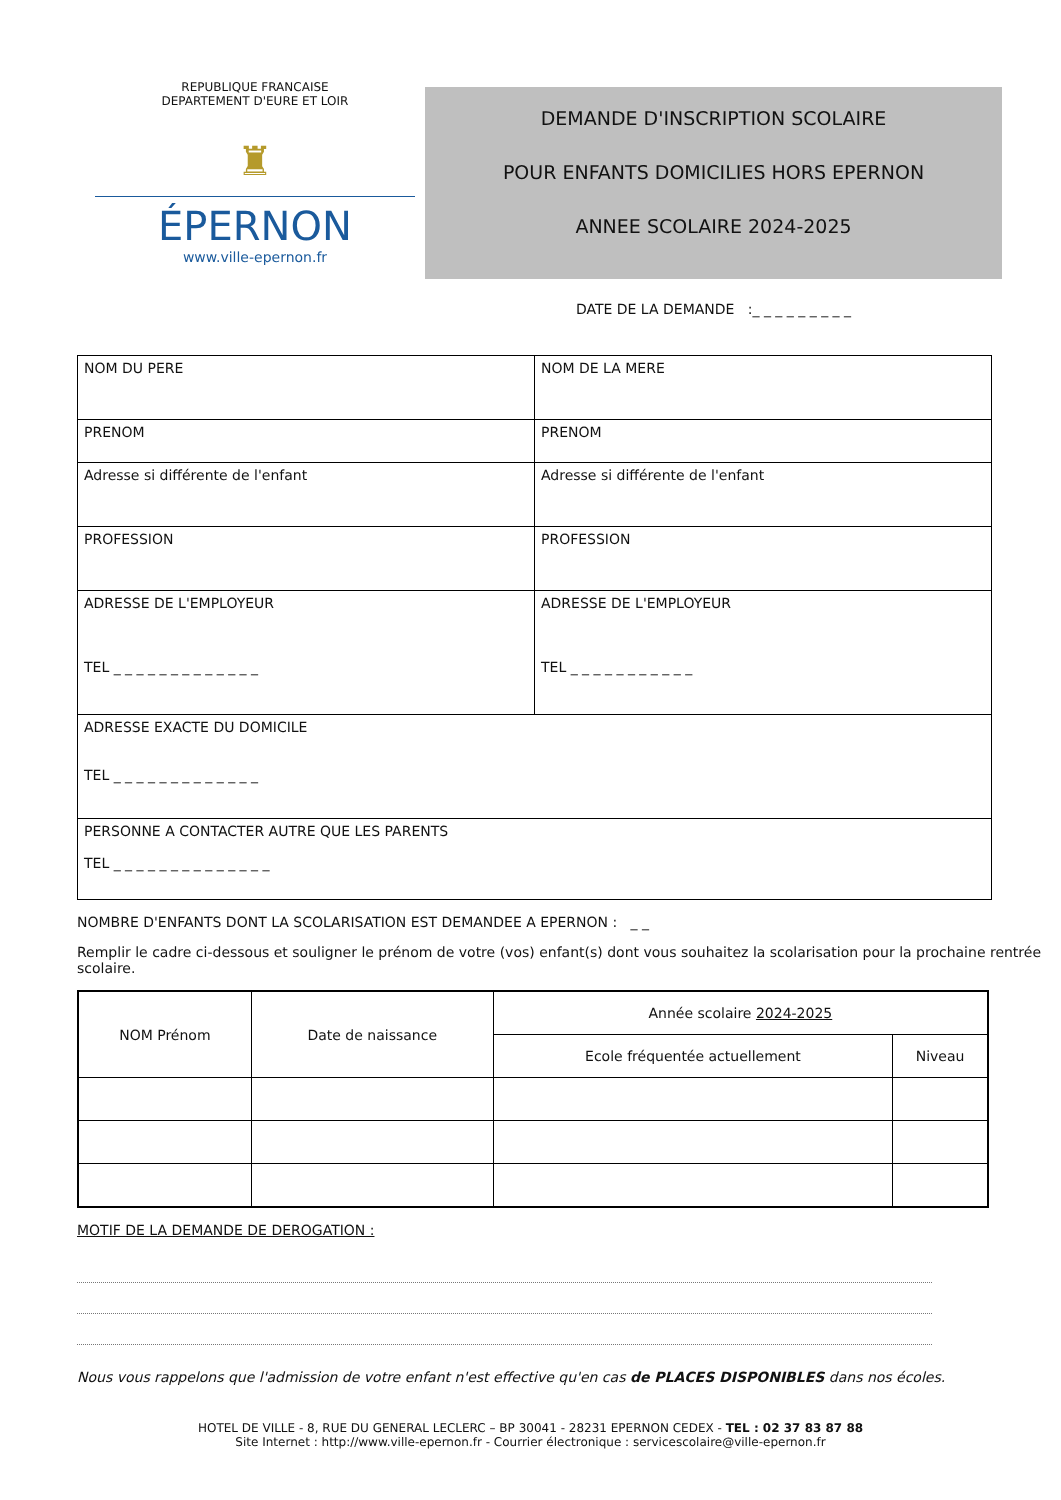REPUBLIQUE FRANCAISE
DEPARTEMENT D'EURE ET LOIR
♜
ÉPERNON
www.ville-epernon.fr
DEMANDE D'INSCRIPTION SCOLAIRE
POUR ENFANTS DOMICILIES HORS EPERNON
ANNEE SCOLAIRE 2024-2025
DATE DE LA DEMANDE :_ _ _ _ _ _ _ _ _
| NOM DU PERE | NOM DE LA MERE |
| PRENOM | PRENOM |
| Adresse si différente de l'enfant | Adresse si différente de l'enfant |
| PROFESSION | PROFESSION |
| ADRESSE DE L'EMPLOYEUR TEL _ _ _ _ _ _ _ _ _ _ _ _ _ | ADRESSE DE L'EMPLOYEUR TEL _ _ _ _ _ _ _ _ _ _ _ |
| ADRESSE EXACTE DU DOMICILE TEL _ _ _ _ _ _ _ _ _ _ _ _ _ | |
| PERSONNE A CONTACTER AUTRE QUE LES PARENTS TEL _ _ _ _ _ _ _ _ _ _ _ _ _ _ | |
NOMBRE D'ENFANTS DONT LA SCOLARISATION EST DEMANDEE A EPERNON : _ _
Remplir le cadre ci-dessous et souligner le prénom de votre (vos) enfant(s) dont vous souhaitez la scolarisation pour la prochaine rentrée scolaire.
| NOM Prénom | Date de naissance | Année scolaire 2024-2025 | |
| --- | --- | --- | --- |
| | | Ecole fréquentée actuellement | Niveau |
MOTIF DE LA DEMANDE DE DEROGATION :
Nous vous rappelons que l'admission de votre enfant n'est effective qu'en cas de PLACES DISPONIBLES dans nos écoles.
HOTEL DE VILLE - 8, RUE DU GENERAL LECLERC – BP 30041 - 28231 EPERNON CEDEX - TEL : 02 37 83 87 88
Site Internet : http://www.ville-epernon.fr - Courrier électronique : servicescolaire@ville-epernon.fr